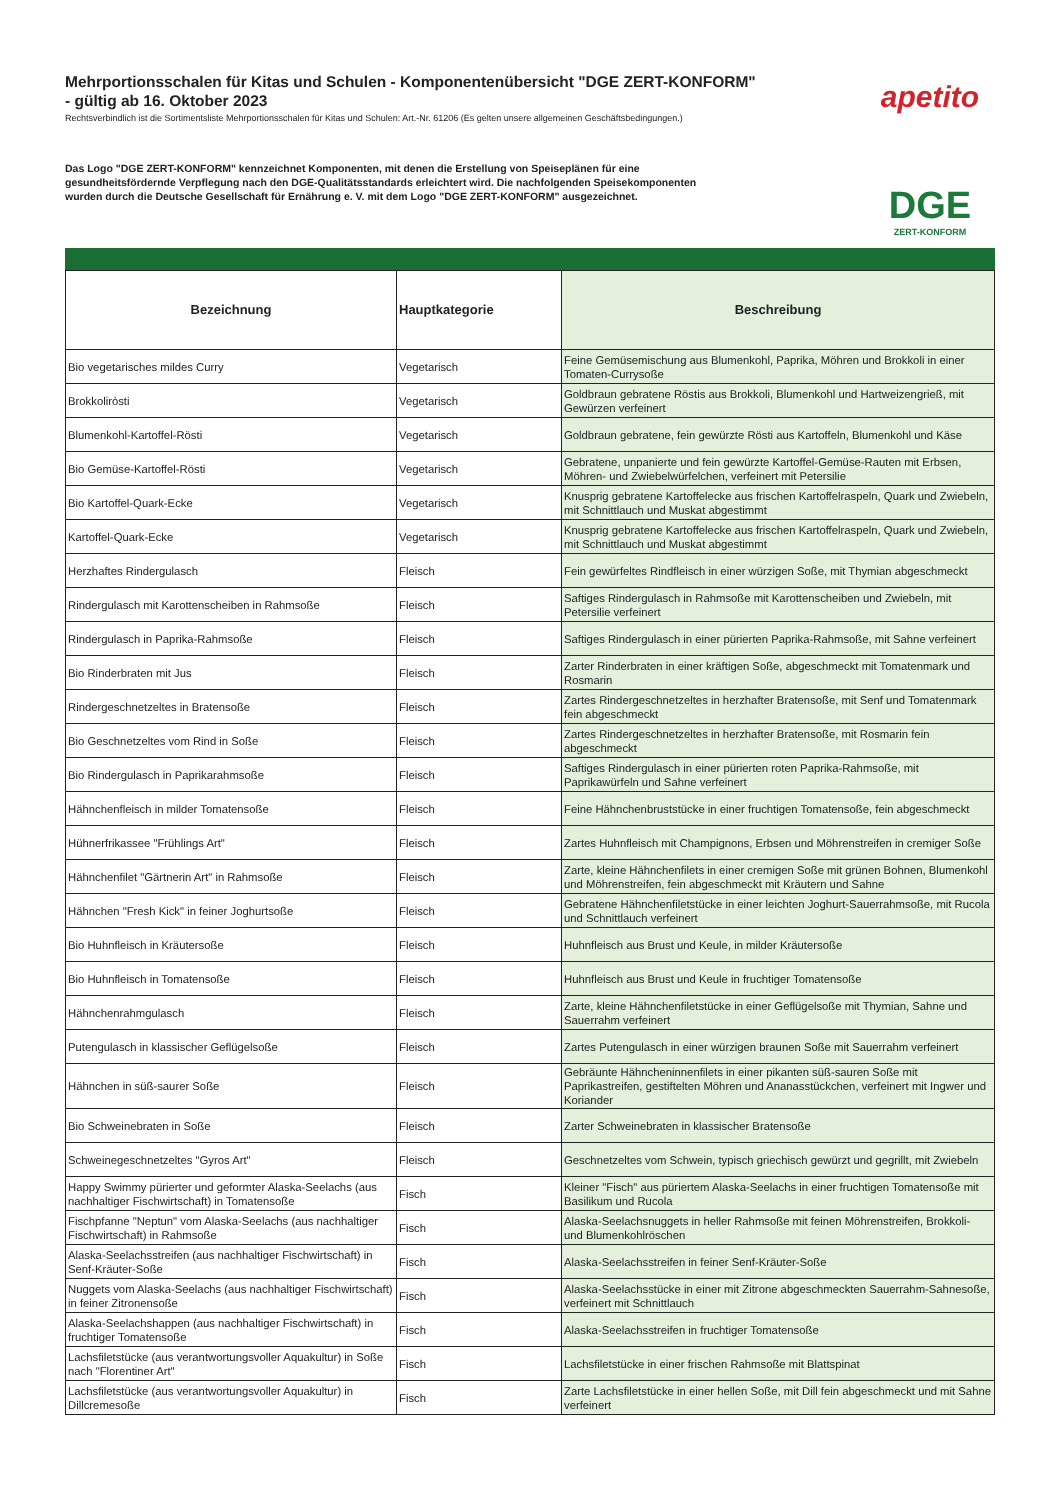Mehrportionsschalen für Kitas und Schulen - Komponentenübersicht "DGE ZERT-KONFORM"
- gültig ab 16. Oktober 2023
Rechtsverbindlich ist die Sortimentsliste Mehrportionsschalen für Kitas und Schulen: Art.-Nr. 61206 (Es gelten unsere allgemeinen Geschäftsbedingungen.)
Das Logo "DGE ZERT-KONFORM" kennzeichnet Komponenten, mit denen die Erstellung von Speiseplänen für eine gesundheitsfördernde Verpflegung nach den DGE-Qualitätsstandards erleichtert wird. Die nachfolgenden Speisekomponenten wurden durch die Deutsche Gesellschaft für Ernährung e. V. mit dem Logo "DGE ZERT-KONFORM" ausgezeichnet.
apetito
DGE
ZERT-KONFORM
| Bezeichnung | Hauptkategorie | Beschreibung |
| --- | --- | --- |
| Bio vegetarisches mildes Curry | Vegetarisch | Feine Gemüsemischung aus Blumenkohl, Paprika, Möhren und Brokkoli in einer Tomaten-Currysoße |
| Brokkoliròsti | Vegetarisch | Goldbraun gebratene Röstis aus Brokkoli, Blumenkohl und Hartweizengrieß, mit Gewürzen verfeinert |
| Blumenkohl-Kartoffel-Rösti | Vegetarisch | Goldbraun gebratene, fein gewürzte Rösti aus Kartoffeln, Blumenkohl und Käse |
| Bio Gemüse-Kartoffel-Rösti | Vegetarisch | Gebratene, unpanierte und fein gewürzte Kartoffel-Gemüse-Rauten mit Erbsen, Möhren- und Zwiebelwürfelchen, verfeinert mit Petersilie |
| Bio Kartoffel-Quark-Ecke | Vegetarisch | Knusprig gebratene Kartoffelecke aus frischen Kartoffelraspeln, Quark und Zwiebeln, mit Schnittlauch und Muskat abgestimmt |
| Kartoffel-Quark-Ecke | Vegetarisch | Knusprig gebratene Kartoffelecke aus frischen Kartoffelraspeln, Quark und Zwiebeln, mit Schnittlauch und Muskat abgestimmt |
| Herzhaftes Rindergulasch | Fleisch | Fein gewürfeltes Rindfleisch in einer würzigen Soße, mit Thymian abgeschmeckt |
| Rindergulasch mit Karottenscheiben in Rahmsoße | Fleisch | Saftiges Rindergulasch in Rahmsoße mit Karottenscheiben und Zwiebeln, mit Petersilie verfeinert |
| Rindergulasch in Paprika-Rahmsoße | Fleisch | Saftiges Rindergulasch in einer pürierten Paprika-Rahmsoße, mit Sahne verfeinert |
| Bio Rinderbraten mit Jus | Fleisch | Zarter Rinderbraten in einer kräftigen Soße, abgeschmeckt mit Tomatenmark und Rosmarin |
| Rindergeschnetzeltes in Bratensoße | Fleisch | Zartes Rindergeschnetzeltes in herzhafter Bratensoße, mit Senf und Tomatenmark fein abgeschmeckt |
| Bio Geschnetzeltes vom Rind in Soße | Fleisch | Zartes Rindergeschnetzeltes in herzhafter Bratensoße, mit Rosmarin fein abgeschmeckt |
| Bio Rindergulasch in Paprikarahmsoße | Fleisch | Saftiges Rindergulasch in einer pürierten roten Paprika-Rahmsoße, mit Paprikawürfeln und Sahne verfeinert |
| Hähnchenfleisch in milder Tomatensoße | Fleisch | Feine Hähnchenbruststücke in einer fruchtigen Tomatensoße, fein abgeschmeckt |
| Hühnerfrikassee "Frühlings Art" | Fleisch | Zartes Huhnfleisch mit Champignons, Erbsen und Möhrenstreifen in cremiger Soße |
| Hähnchenfilet "Gärtnerin Art" in Rahmsoße | Fleisch | Zarte, kleine Hähnchenfilets in einer cremigen Soße mit grünen Bohnen, Blumenkohl und Möhrenstreifen, fein abgeschmeckt mit Kräutern und Sahne |
| Hähnchen "Fresh Kick" in feiner Joghurtsoße | Fleisch | Gebratene Hähnchenfiletstücke in einer leichten Joghurt-Sauerrahmsoße, mit Rucola und Schnittlauch verfeinert |
| Bio Huhnfleisch in Kräutersoße | Fleisch | Huhnfleisch aus Brust und Keule, in milder Kräutersoße |
| Bio Huhnfleisch in Tomatensoße | Fleisch | Huhnfleisch aus Brust und Keule in fruchtiger Tomatensoße |
| Hähnchenrahmgulasch | Fleisch | Zarte, kleine Hähnchenfiletstücke in einer Geflügelsoße mit Thymian, Sahne und Sauerrahm verfeinert |
| Putengulasch in klassischer Geflügelsoße | Fleisch | Zartes Putengulasch in einer würzigen braunen Soße mit Sauerrahm verfeinert |
| Hähnchen in süß-saurer Soße | Fleisch | Gebräunte Hähncheninnenfilets in einer pikanten süß-sauren Soße mit Paprikastreifen, gestiftelten Möhren und Ananasstückchen, verfeinert mit Ingwer und Koriander |
| Bio Schweinebraten in Soße | Fleisch | Zarter Schweinebraten in klassischer Bratensoße |
| Schweinegeschnetzeltes "Gyros Art" | Fleisch | Geschnetzeltes vom Schwein, typisch griechisch gewürzt und gegrillt, mit Zwiebeln |
| Happy Swimmy pürierter und geformter Alaska-Seelachs (aus nachhaltiger Fischwirtschaft) in Tomatensoße | Fisch | Kleiner "Fisch" aus püriertem Alaska-Seelachs in einer fruchtigen Tomatensoße mit Basilikum und Rucola |
| Fischpfanne "Neptun" vom Alaska-Seelachs (aus nachhaltiger Fischwirtschaft) in Rahmsoße | Fisch | Alaska-Seelachsnuggets in heller Rahmsoße mit feinen Möhrenstreifen, Brokkoli- und Blumenkohlröschen |
| Alaska-Seelachsstreifen (aus nachhaltiger Fischwirtschaft) in Senf-Kräuter-Soße | Fisch | Alaska-Seelachsstreifen in feiner Senf-Kräuter-Soße |
| Nuggets vom Alaska-Seelachs (aus nachhaltiger Fischwirtschaft) in feiner Zitronensoße | Fisch | Alaska-Seelachsstücke in einer mit Zitrone abgeschmeckten Sauerrahm-Sahnesoße, verfeinert mit Schnittlauch |
| Alaska-Seelachshappen (aus nachhaltiger Fischwirtschaft) in fruchtiger Tomatensoße | Fisch | Alaska-Seelachsstreifen in fruchtiger Tomatensoße |
| Lachsfiletstücke (aus verantwortungsvoller Aquakultur) in Soße nach "Florentiner Art" | Fisch | Lachsfiletstücke in einer frischen Rahmsoße mit Blattspinat |
| Lachsfiletstücke (aus verantwortungsvoller Aquakultur) in Dillcremesoße | Fisch | Zarte Lachsfiletstücke in einer hellen Soße, mit Dill fein abgeschmeckt und mit Sahne verfeinert |